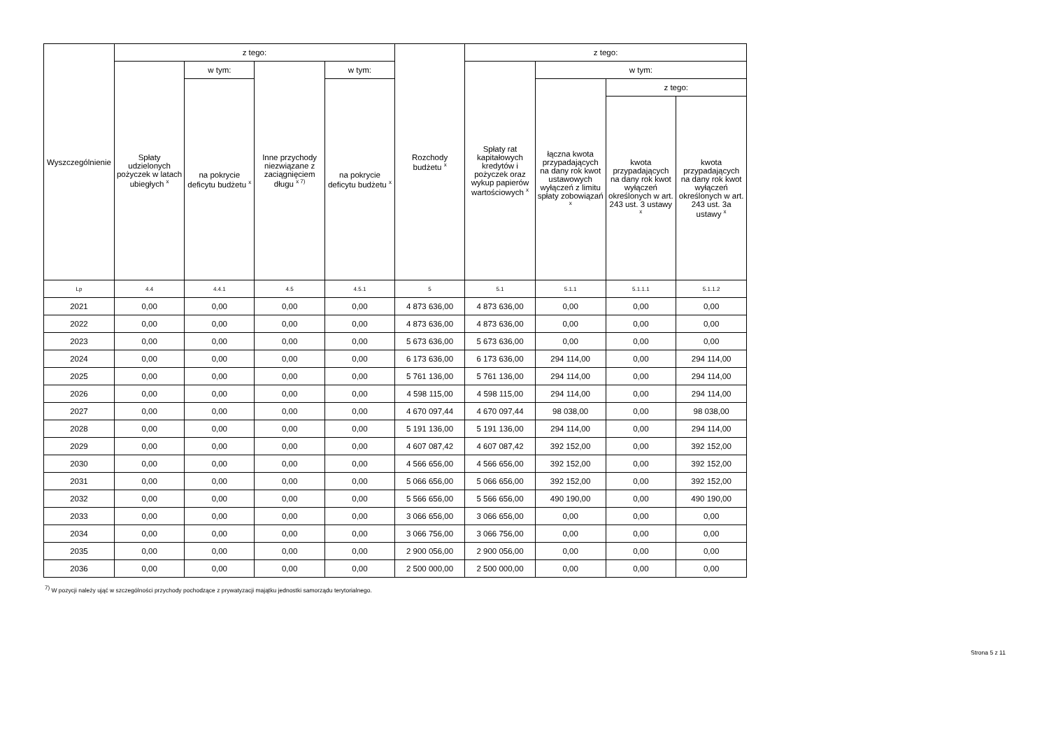| Wyszczególnienie | z tego: | | | | Rozchody budżetu <sup>x</sup> | z tego: | | | |
| --- | --- | --- | --- | --- | --- | --- | --- | --- | --- |
| | Spłaty udzielonych pożyczek w latach ubiegłych <sup>x</sup> | w tym: | Inne przychody niezwiązane z zaciągnięciem długu <sup>x 7)</sup> | w tym: | | Spłaty rat kapitałowych kredytów i pożyczek oraz wykup papierów wartościowych <sup>x</sup> | w tym: | | |
| | | na pokrycie deficytu budżetu <sup>x</sup> | | na pokrycie deficytu budżetu <sup>x</sup> | | | łączna kwota przypadających na dany rok kwot ustawowych wyłączeń z limitu spłaty zobowiązań <sup>x</sup> | z tego: | |
| | | | | | | | | kwota przypadających na dany rok kwot wyłączeń określonych w art. 243 ust. 3 ustawy <sup>x</sup> | kwota przypadających na dany rok kwot wyłączeń określonych w art. 243 ust. 3a ustawy <sup>x</sup> |
| Lp | 4.4 | 4.4.1 | 4.5 | 4.5.1 | 5 | 5.1 | 5.1.1 | 5.1.1.1 | 5.1.1.2 |
| 2021 | 0,00 | 0,00 | 0,00 | 0,00 | 4 873 636,00 | 4 873 636,00 | 0,00 | 0,00 | 0,00 |
| 2022 | 0,00 | 0,00 | 0,00 | 0,00 | 4 873 636,00 | 4 873 636,00 | 0,00 | 0,00 | 0,00 |
| 2023 | 0,00 | 0,00 | 0,00 | 0,00 | 5 673 636,00 | 5 673 636,00 | 0,00 | 0,00 | 0,00 |
| 2024 | 0,00 | 0,00 | 0,00 | 0,00 | 6 173 636,00 | 6 173 636,00 | 294 114,00 | 0,00 | 294 114,00 |
| 2025 | 0,00 | 0,00 | 0,00 | 0,00 | 5 761 136,00 | 5 761 136,00 | 294 114,00 | 0,00 | 294 114,00 |
| 2026 | 0,00 | 0,00 | 0,00 | 0,00 | 4 598 115,00 | 4 598 115,00 | 294 114,00 | 0,00 | 294 114,00 |
| 2027 | 0,00 | 0,00 | 0,00 | 0,00 | 4 670 097,44 | 4 670 097,44 | 98 038,00 | 0,00 | 98 038,00 |
| 2028 | 0,00 | 0,00 | 0,00 | 0,00 | 5 191 136,00 | 5 191 136,00 | 294 114,00 | 0,00 | 294 114,00 |
| 2029 | 0,00 | 0,00 | 0,00 | 0,00 | 4 607 087,42 | 4 607 087,42 | 392 152,00 | 0,00 | 392 152,00 |
| 2030 | 0,00 | 0,00 | 0,00 | 0,00 | 4 566 656,00 | 4 566 656,00 | 392 152,00 | 0,00 | 392 152,00 |
| 2031 | 0,00 | 0,00 | 0,00 | 0,00 | 5 066 656,00 | 5 066 656,00 | 392 152,00 | 0,00 | 392 152,00 |
| 2032 | 0,00 | 0,00 | 0,00 | 0,00 | 5 566 656,00 | 5 566 656,00 | 490 190,00 | 0,00 | 490 190,00 |
| 2033 | 0,00 | 0,00 | 0,00 | 0,00 | 3 066 656,00 | 3 066 656,00 | 0,00 | 0,00 | 0,00 |
| 2034 | 0,00 | 0,00 | 0,00 | 0,00 | 3 066 756,00 | 3 066 756,00 | 0,00 | 0,00 | 0,00 |
| 2035 | 0,00 | 0,00 | 0,00 | 0,00 | 2 900 056,00 | 2 900 056,00 | 0,00 | 0,00 | 0,00 |
| 2036 | 0,00 | 0,00 | 0,00 | 0,00 | 2 500 000,00 | 2 500 000,00 | 0,00 | 0,00 | 0,00 |
<sup>7)</sup> W pozycji należy ująć w szczególności przychody pochodzące z prywatyzacji majątku jednostki samorządu terytorialnego.
Strona 5 z 11